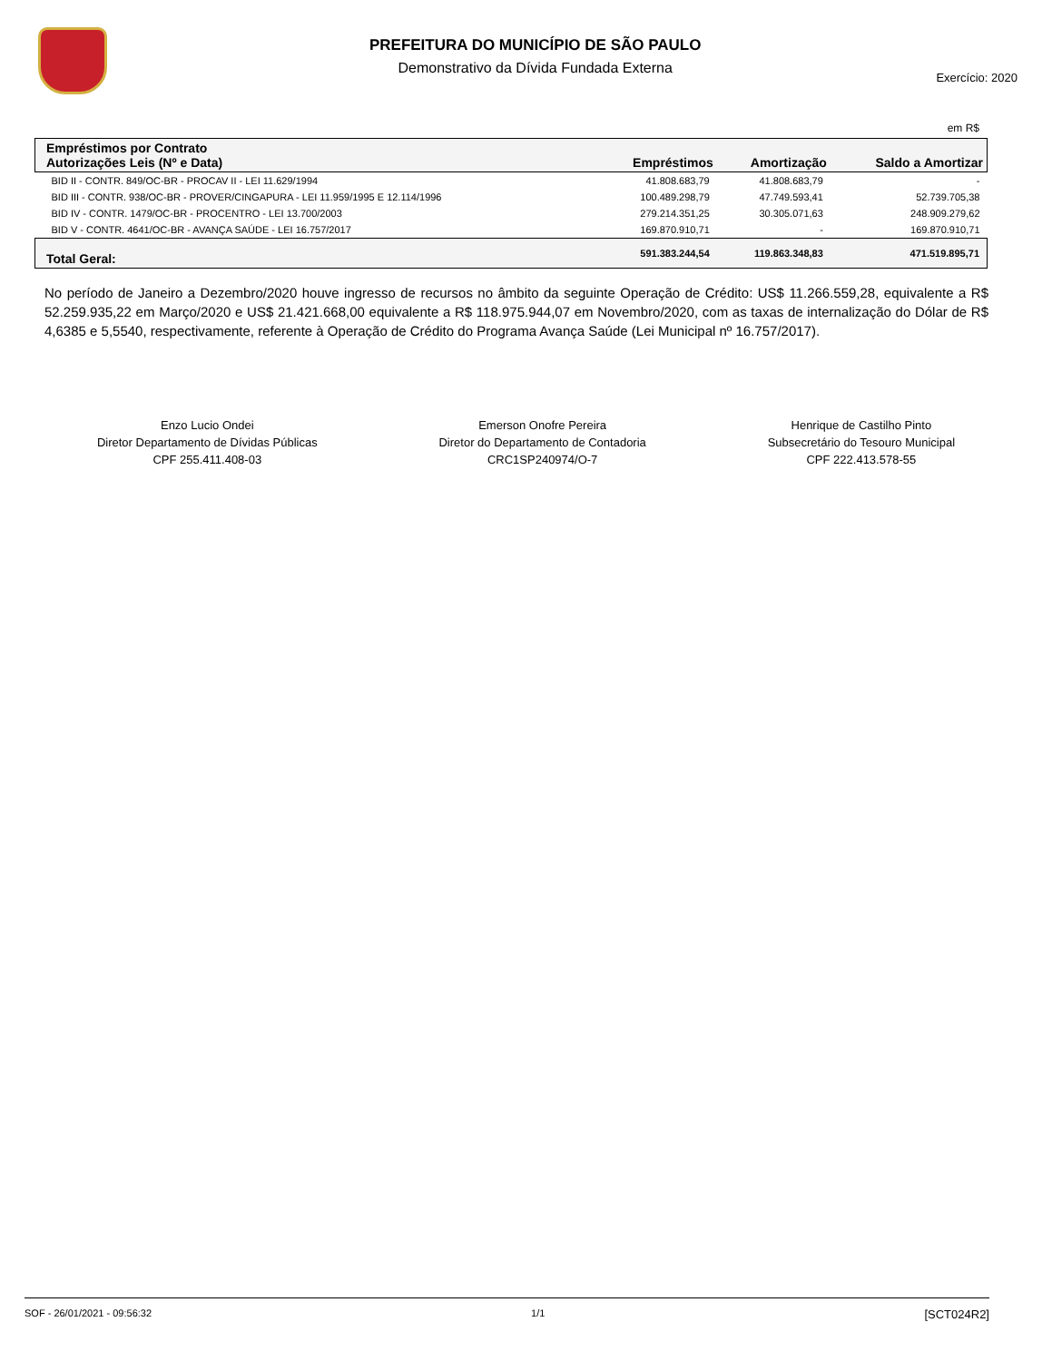PREFEITURA DO MUNICÍPIO DE SÃO PAULO
Demonstrativo da Dívida Fundada Externa
Exercício: 2020
em R$
| Empréstimos por Contrato Autorizações Leis (Nº e Data) | Empréstimos | Amortização | Saldo a Amortizar |
| --- | --- | --- | --- |
| BID II - CONTR. 849/OC-BR - PROCAV II - LEI 11.629/1994 | 41.808.683,79 | 41.808.683,79 | - |
| BID III - CONTR. 938/OC-BR - PROVER/CINGAPURA - LEI 11.959/1995 E 12.114/1996 | 100.489.298,79 | 47.749.593,41 | 52.739.705,38 |
| BID IV - CONTR. 1479/OC-BR - PROCENTRO - LEI 13.700/2003 | 279.214.351,25 | 30.305.071,63 | 248.909.279,62 |
| BID V - CONTR. 4641/OC-BR - AVANÇA SAÚDE - LEI 16.757/2017 | 169.870.910,71 | - | 169.870.910,71 |
| Total Geral: | 591.383.244,54 | 119.863.348,83 | 471.519.895,71 |
No período de Janeiro a Dezembro/2020 houve ingresso de recursos no âmbito da seguinte Operação de Crédito: US$ 11.266.559,28, equivalente a R$ 52.259.935,22 em Março/2020 e US$ 21.421.668,00 equivalente a R$ 118.975.944,07 em Novembro/2020, com as taxas de internalização do Dólar de R$ 4,6385 e 5,5540, respectivamente, referente à Operação de Crédito do Programa Avança Saúde (Lei Municipal nº 16.757/2017).
Enzo Lucio Ondei
Diretor Departamento de Dívidas Públicas
CPF 255.411.408-03
Emerson Onofre Pereira
Diretor do Departamento de Contadoria
CRC1SP240974/O-7
Henrique de Castilho Pinto
Subsecretário do Tesouro Municipal
CPF 222.413.578-55
SOF - 26/01/2021 - 09:56:32 1/1 [SCT024R2]